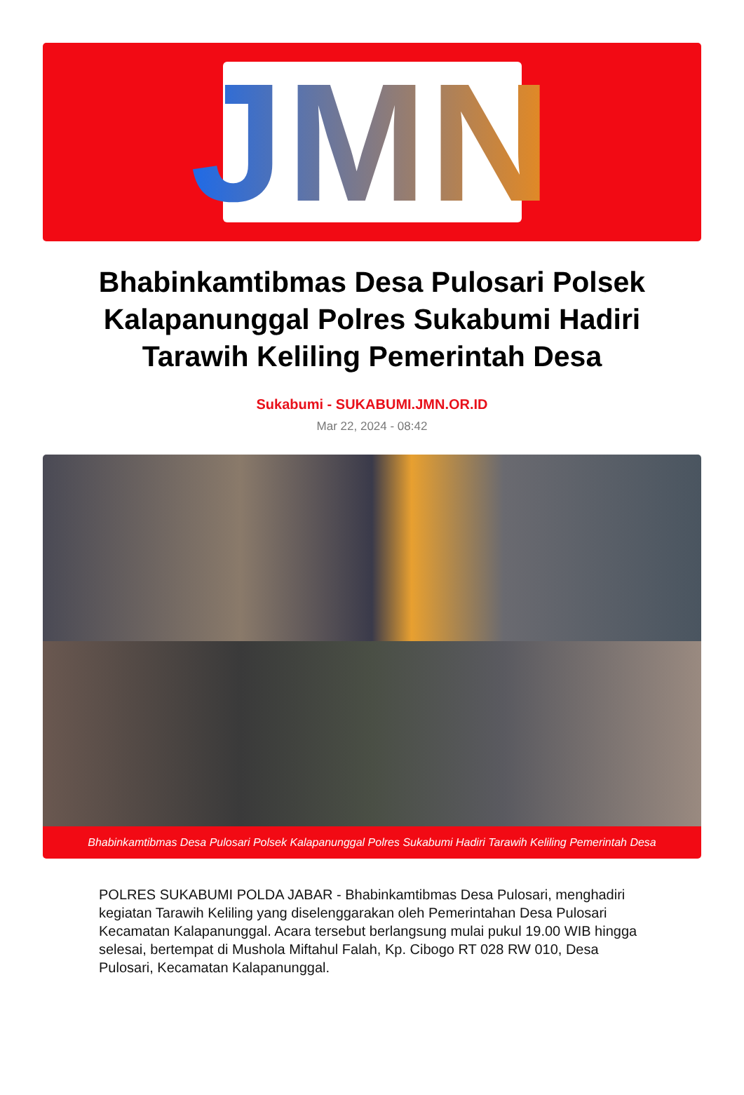JMN
Bhabinkamtibmas Desa Pulosari Polsek Kalapanunggal Polres Sukabumi Hadiri Tarawih Keliling Pemerintah Desa
Sukabumi - SUKABUMI.JMN.OR.ID
Mar 22, 2024 - 08:42
Bhabinkamtibmas Desa Pulosari Polsek Kalapanunggal Polres Sukabumi Hadiri Tarawih Keliling Pemerintah Desa
POLRES SUKABUMI POLDA JABAR - Bhabinkamtibmas Desa Pulosari, menghadiri kegiatan Tarawih Keliling yang diselenggarakan oleh Pemerintahan Desa Pulosari Kecamatan Kalapanunggal. Acara tersebut berlangsung mulai pukul 19.00 WIB hingga selesai, bertempat di Mushola Miftahul Falah, Kp. Cibogo RT 028 RW 010, Desa Pulosari, Kecamatan Kalapanunggal.